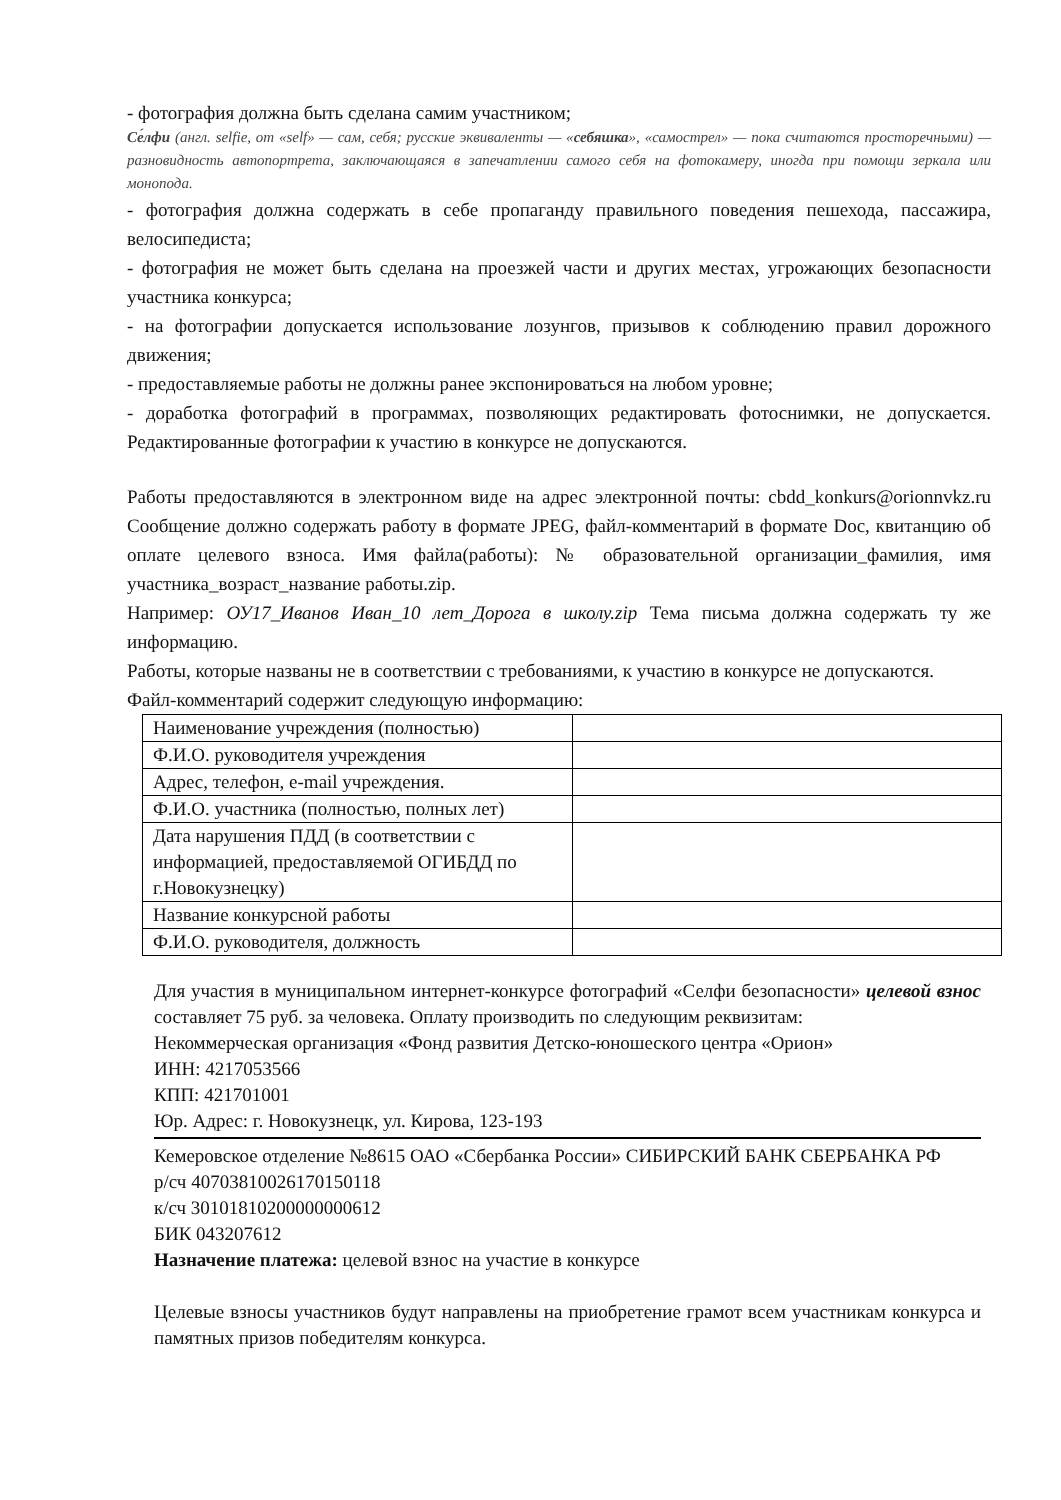- фотография должна быть сделана самим участником;
Се́лфи (англ. selfie, от «self» — сам, себя; русские эквиваленты — «себяшка», «самострел» — пока считаются просторечными) — разновидность автопортрета, заключающаяся в запечатлении самого себя на фотокамеру, иногда при помощи зеркала или монопода.
- фотография должна содержать в себе пропаганду правильного поведения пешехода, пассажира, велосипедиста;
- фотография не может быть сделана на проезжей части и других местах, угрожающих безопасности участника конкурса;
- на фотографии допускается использование лозунгов, призывов к соблюдению правил дорожного движения;
- предоставляемые работы не должны ранее экспонироваться на любом уровне;
- доработка фотографий в программах, позволяющих редактировать фотоснимки, не допускается. Редактированные фотографии к участию в конкурсе не допускаются.
Работы предоставляются в электронном виде на адрес электронной почты: cbdd_konkurs@orionnvkz.ru Сообщение должно содержать работу в формате JPEG, файл-комментарий в формате Doc, квитанцию об оплате целевого взноса. Имя файла(работы): № образовательной организации_фамилия, имя участника_возраст_название работы.zip.
Например: ОУ17_Иванов Иван_10 лет_Дорога в школу.zip Тема письма должна содержать ту же информацию.
Работы, которые названы не в соответствии с требованиями, к участию в конкурсе не допускаются.
Файл-комментарий содержит следующую информацию:
| Наименование учреждения (полностью) | |
| Ф.И.О. руководителя учреждения | |
| Адрес, телефон, e-mail учреждения. | |
| Ф.И.О. участника (полностью, полных лет) | |
| Дата нарушения ПДД (в соответствии с информацией, предоставляемой ОГИБДД по г.Новокузнецку) | |
| Название конкурсной работы | |
| Ф.И.О. руководителя, должность | |
Для участия в муниципальном интернет-конкурсе фотографий «Селфи безопасности» целевой взнос составляет 75 руб. за человека. Оплату производить по следующим реквизитам:
Некоммерческая организация «Фонд развития Детско-юношеского центра «Орион»
ИНН: 4217053566
КПП: 421701001
Юр. Адрес: г. Новокузнецк, ул. Кирова, 123-193
Кемеровское отделение №8615 ОАО «Сбербанка России» СИБИРСКИЙ БАНК СБЕРБАНКА РФ
р/сч 40703810026170150118
к/сч 30101810200000000612
БИК 043207612
Назначение платежа: целевой взнос на участие в конкурсе
Целевые взносы участников будут направлены на приобретение грамот всем участникам конкурса и памятных призов победителям конкурса.